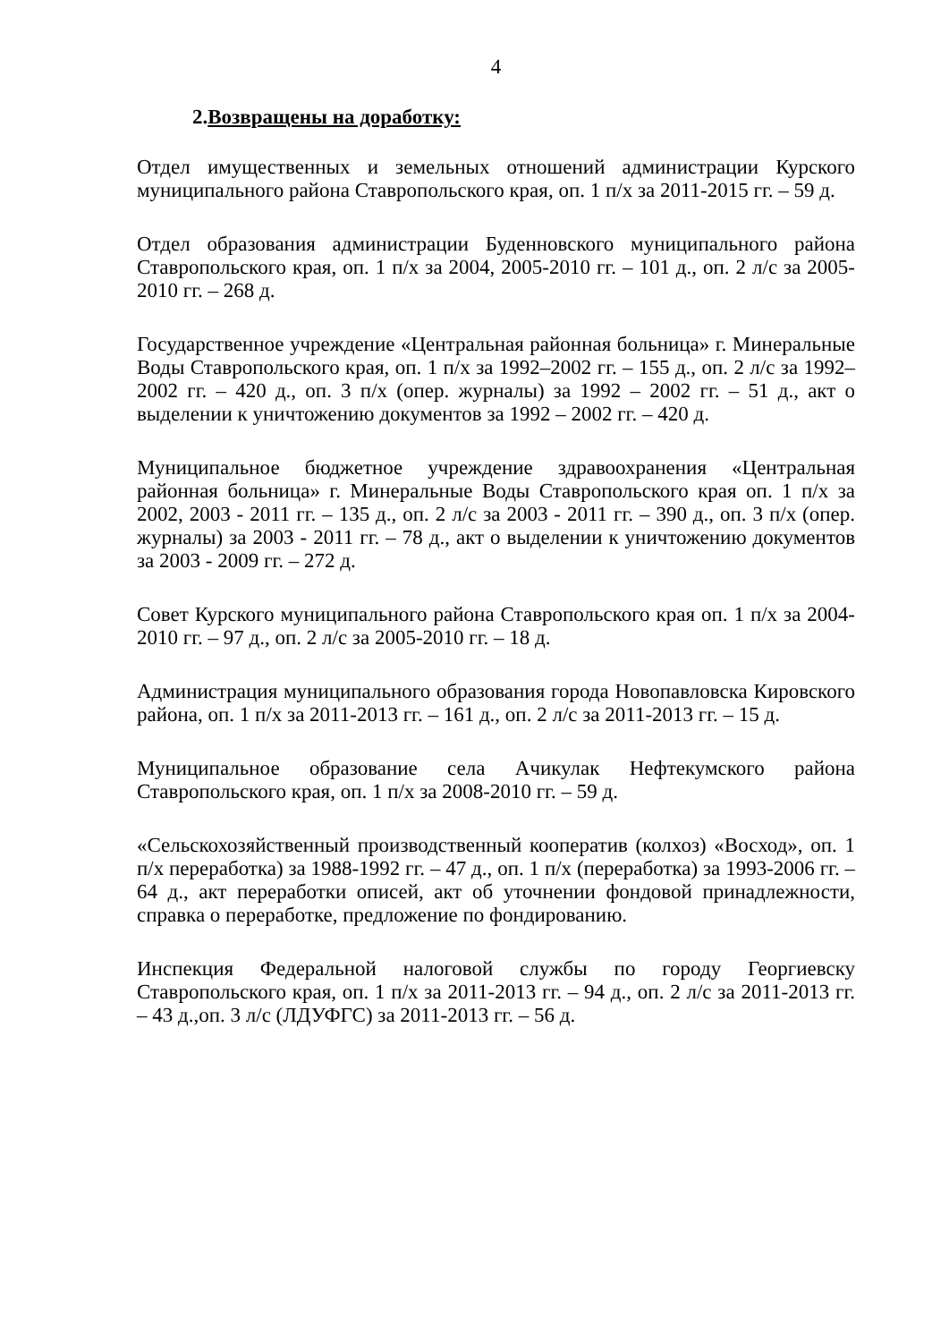4
2.Возвращены на доработку:
Отдел имущественных и земельных отношений администрации Курского муниципального района Ставропольского края, оп. 1 п/х за 2011-2015 гг. – 59 д.
Отдел образования администрации Буденновского муниципального района Ставропольского края, оп. 1 п/х за 2004, 2005-2010 гг. – 101 д., оп. 2 л/с за 2005-2010 гг. – 268 д.
Государственное учреждение «Центральная районная больница» г. Минеральные Воды Ставропольского края, оп. 1 п/х за 1992–2002 гг. – 155 д., оп. 2 л/с за 1992–2002 гг. – 420 д., оп. 3 п/х (опер. журналы) за 1992 – 2002 гг. – 51 д., акт о выделении к уничтожению документов за 1992 – 2002 гг. – 420 д.
Муниципальное бюджетное учреждение здравоохранения «Центральная районная больница» г. Минеральные Воды Ставропольского края оп. 1 п/х за 2002, 2003 - 2011 гг. – 135 д., оп. 2 л/с за 2003 - 2011 гг. – 390 д., оп. 3 п/х (опер. журналы) за 2003 - 2011 гг. – 78 д., акт о выделении к уничтожению документов за 2003 - 2009 гг. – 272 д.
Совет Курского муниципального района Ставропольского края оп. 1 п/х за 2004-2010 гг. – 97 д., оп. 2 л/с за 2005-2010 гг. – 18 д.
Администрация муниципального образования города Новопавловска Кировского района, оп. 1 п/х за 2011-2013 гг. – 161 д., оп. 2 л/с за 2011-2013 гг. – 15 д.
Муниципальное образование села Ачикулак Нефтекумского района Ставропольского края, оп. 1 п/х за 2008-2010 гг. – 59 д.
«Сельскохозяйственный производственный кооператив (колхоз) «Восход», оп. 1 п/х переработка) за 1988-1992 гг. – 47 д., оп. 1 п/х (переработка) за 1993-2006 гг. – 64 д., акт переработки описей, акт об уточнении фондовой принадлежности, справка о переработке, предложение по фондированию.
Инспекция Федеральной налоговой службы по городу Георгиевску Ставропольского края, оп. 1 п/х за 2011-2013 гг. – 94 д., оп. 2 л/с за 2011-2013 гг. – 43 д.,оп. 3 л/с (ЛДУФГС) за 2011-2013 гг. – 56 д.